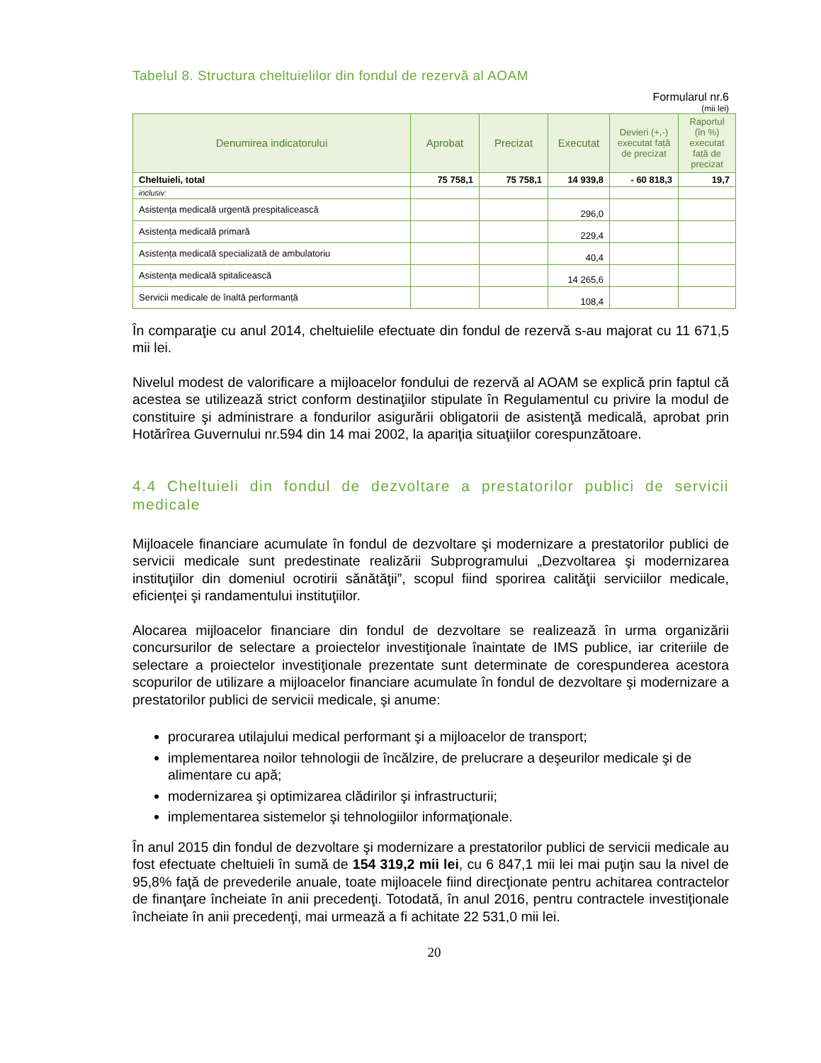Tabelul 8. Structura cheltuielilor din fondul de rezervă al AOAM
Formularul nr.6
(mii lei)
| Denumirea indicatorului | Aprobat | Precizat | Executat | Devieri (+,-) executat față de precizat | Raportul (în %) executat față de precizat |
| --- | --- | --- | --- | --- | --- |
| Cheltuieli, total | 75 758,1 | 75 758,1 | 14 939,8 | - 60 818,3 | 19,7 |
| inclusiv: | | | | | |
| Asistența medicală urgentă prespitalicească | | | 296,0 | | |
| Asistența medicală primară | | | 229,4 | | |
| Asistența medicală specializată de ambulatoriu | | | 40,4 | | |
| Asistența medicală spitalicească | | | 14 265,6 | | |
| Servicii medicale de înaltă performanță | | | 108,4 | | |
În comparaţie cu anul 2014, cheltuielile efectuate din fondul de rezervă s-au majorat cu 11 671,5 mii lei.
Nivelul modest de valorificare a mijloacelor fondului de rezervă al AOAM se explică prin faptul că acestea se utilizează strict conform destinaţiilor stipulate în Regulamentul cu privire la modul de constituire şi administrare a fondurilor asigurării obligatorii de asistenţă medicală, aprobat prin Hotărîrea Guvernului nr.594 din 14 mai 2002, la apariţia situaţiilor corespunzătoare.
4.4 Cheltuieli din fondul de dezvoltare a prestatorilor publici de servicii medicale
Mijloacele financiare acumulate în fondul de dezvoltare şi modernizare a prestatorilor publici de servicii medicale sunt predestinate realizării Subprogramului „Dezvoltarea şi modernizarea instituţiilor din domeniul ocrotirii sănătăţii”, scopul fiind sporirea calităţii serviciilor medicale, eficienţei şi randamentului instituţiilor.
Alocarea mijloacelor financiare din fondul de dezvoltare se realizează în urma organizării concursurilor de selectare a proiectelor investiţionale înaintate de IMS publice, iar criteriile de selectare a proiectelor investiţionale prezentate sunt determinate de corespunderea acestora scopurilor de utilizare a mijloacelor financiare acumulate în fondul de dezvoltare şi modernizare a prestatorilor publici de servicii medicale, şi anume:
procurarea utilajului medical performant şi a mijloacelor de transport;
implementarea noilor tehnologii de încălzire, de prelucrare a deşeurilor medicale şi de alimentare cu apă;
modernizarea şi optimizarea clădirilor şi infrastructurii;
implementarea sistemelor şi tehnologiilor informaţionale.
În anul 2015 din fondul de dezvoltare şi modernizare a prestatorilor publici de servicii medicale au fost efectuate cheltuieli în sumă de 154 319,2 mii lei, cu 6 847,1 mii lei mai puţin sau la nivel de 95,8% faţă de prevederile anuale, toate mijloacele fiind direcţionate pentru achitarea contractelor de finanţare încheiate în anii precedenţi. Totodată, în anul 2016, pentru contractele investiţionale încheiate în anii precedenţi, mai urmează a fi achitate 22 531,0 mii lei.
20